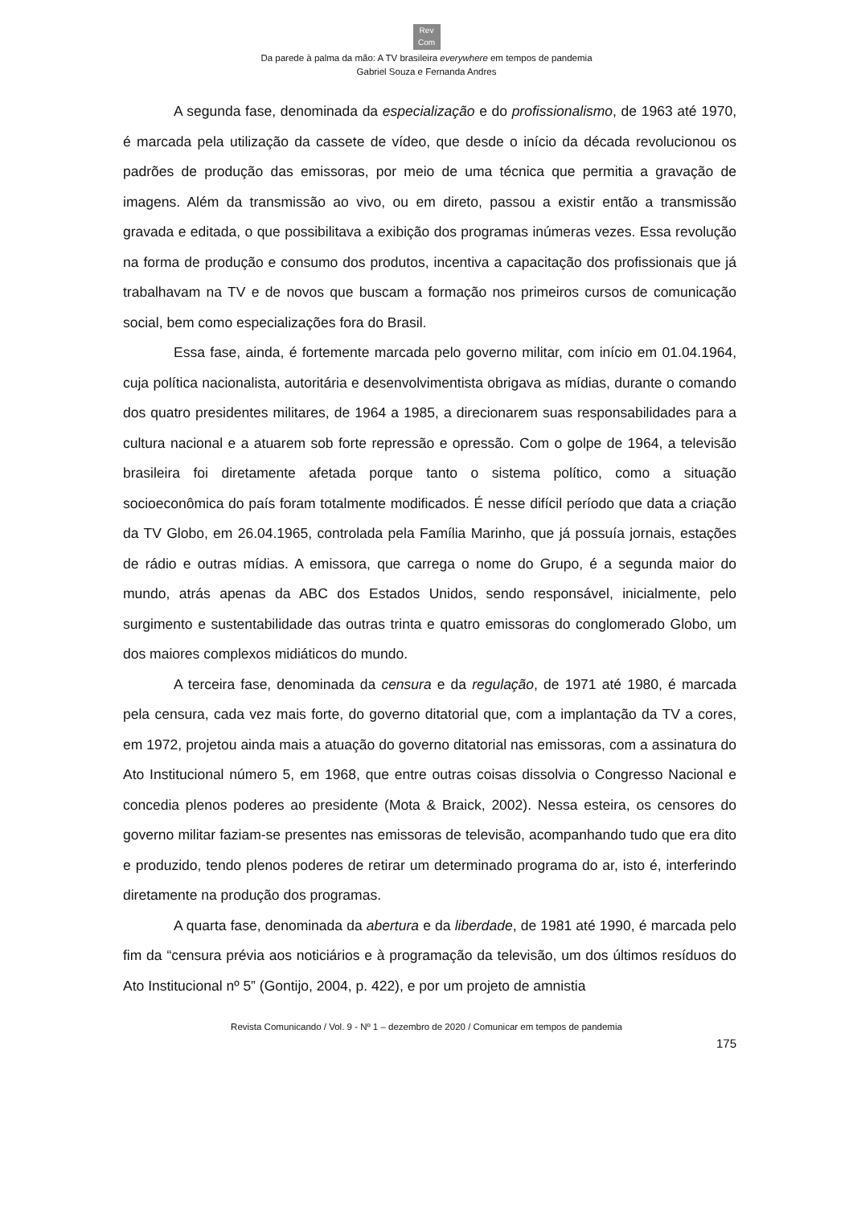Rev
Com
Da parede à palma da mão: A TV brasileira everywhere em tempos de pandemia
Gabriel Souza e Fernanda Andres
A segunda fase, denominada da especialização e do profissionalismo, de 1963 até 1970, é marcada pela utilização da cassete de vídeo, que desde o início da década revolucionou os padrões de produção das emissoras, por meio de uma técnica que permitia a gravação de imagens. Além da transmissão ao vivo, ou em direto, passou a existir então a transmissão gravada e editada, o que possibilitava a exibição dos programas inúmeras vezes. Essa revolução na forma de produção e consumo dos produtos, incentiva a capacitação dos profissionais que já trabalhavam na TV e de novos que buscam a formação nos primeiros cursos de comunicação social, bem como especializações fora do Brasil.
Essa fase, ainda, é fortemente marcada pelo governo militar, com início em 01.04.1964, cuja política nacionalista, autoritária e desenvolvimentista obrigava as mídias, durante o comando dos quatro presidentes militares, de 1964 a 1985, a direcionarem suas responsabilidades para a cultura nacional e a atuarem sob forte repressão e opressão. Com o golpe de 1964, a televisão brasileira foi diretamente afetada porque tanto o sistema político, como a situação socioeconômica do país foram totalmente modificados. É nesse difícil período que data a criação da TV Globo, em 26.04.1965, controlada pela Família Marinho, que já possuía jornais, estações de rádio e outras mídias. A emissora, que carrega o nome do Grupo, é a segunda maior do mundo, atrás apenas da ABC dos Estados Unidos, sendo responsável, inicialmente, pelo surgimento e sustentabilidade das outras trinta e quatro emissoras do conglomerado Globo, um dos maiores complexos midiáticos do mundo.
A terceira fase, denominada da censura e da regulação, de 1971 até 1980, é marcada pela censura, cada vez mais forte, do governo ditatorial que, com a implantação da TV a cores, em 1972, projetou ainda mais a atuação do governo ditatorial nas emissoras, com a assinatura do Ato Institucional número 5, em 1968, que entre outras coisas dissolvia o Congresso Nacional e concedia plenos poderes ao presidente (Mota & Braick, 2002). Nessa esteira, os censores do governo militar faziam-se presentes nas emissoras de televisão, acompanhando tudo que era dito e produzido, tendo plenos poderes de retirar um determinado programa do ar, isto é, interferindo diretamente na produção dos programas.
A quarta fase, denominada da abertura e da liberdade, de 1981 até 1990, é marcada pelo fim da “censura prévia aos noticiários e à programação da televisão, um dos últimos resíduos do Ato Institucional nº 5” (Gontijo, 2004, p. 422), e por um projeto de amnistia
Revista Comunicando / Vol. 9 - Nº 1 – dezembro de 2020 / Comunicar em tempos de pandemia
175